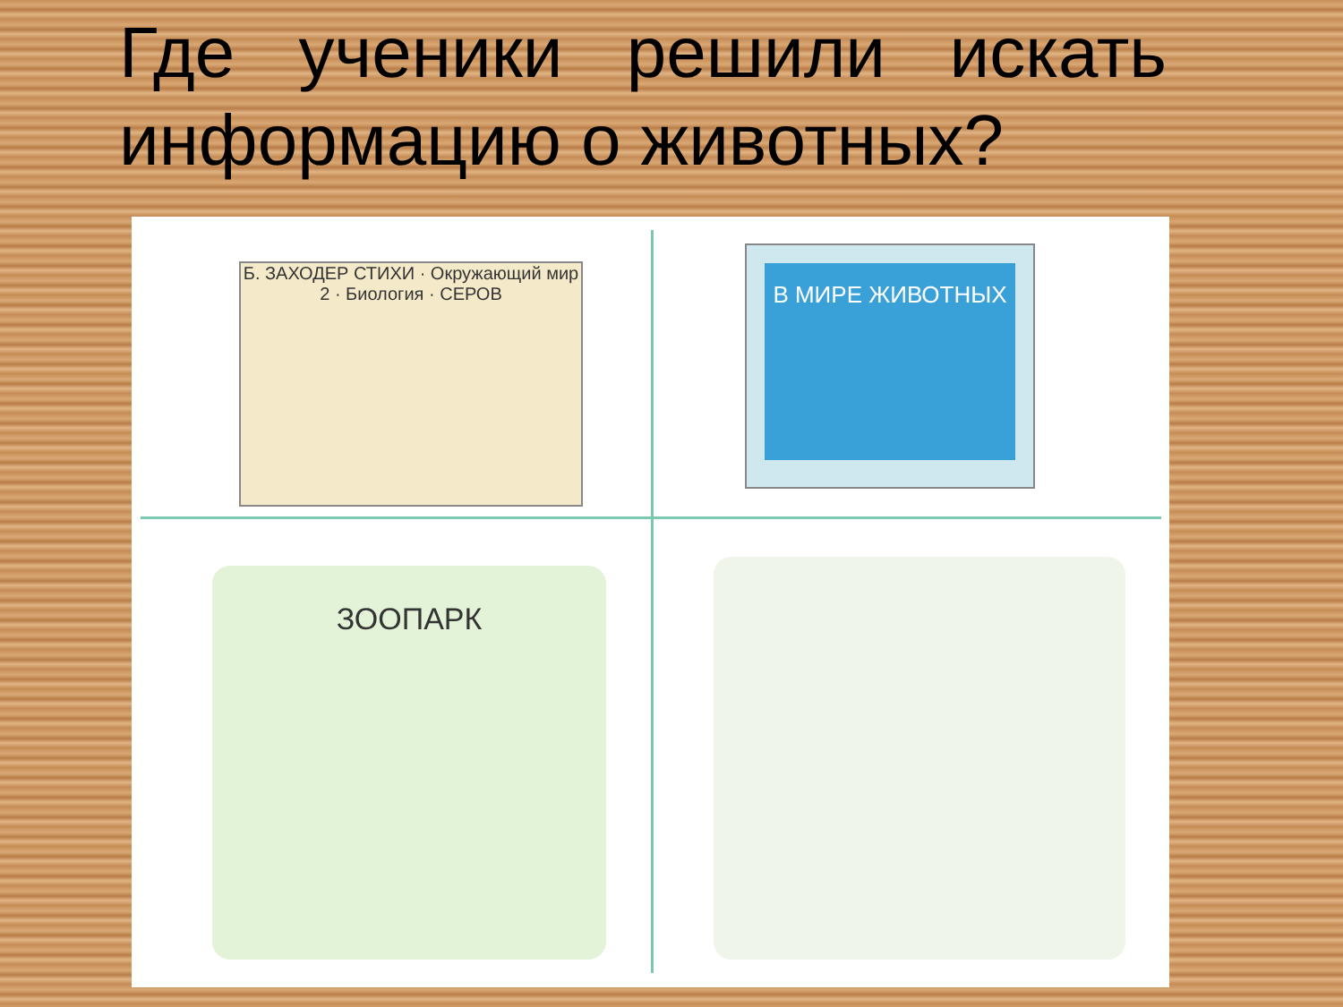Где ученики решили искать информацию о животных?
Б. ЗАХОДЕР СТИХИ · Окружающий мир 2 · Биология · СЕРОВ
В МИРЕ ЖИВОТНЫХ
ЗООПАРК